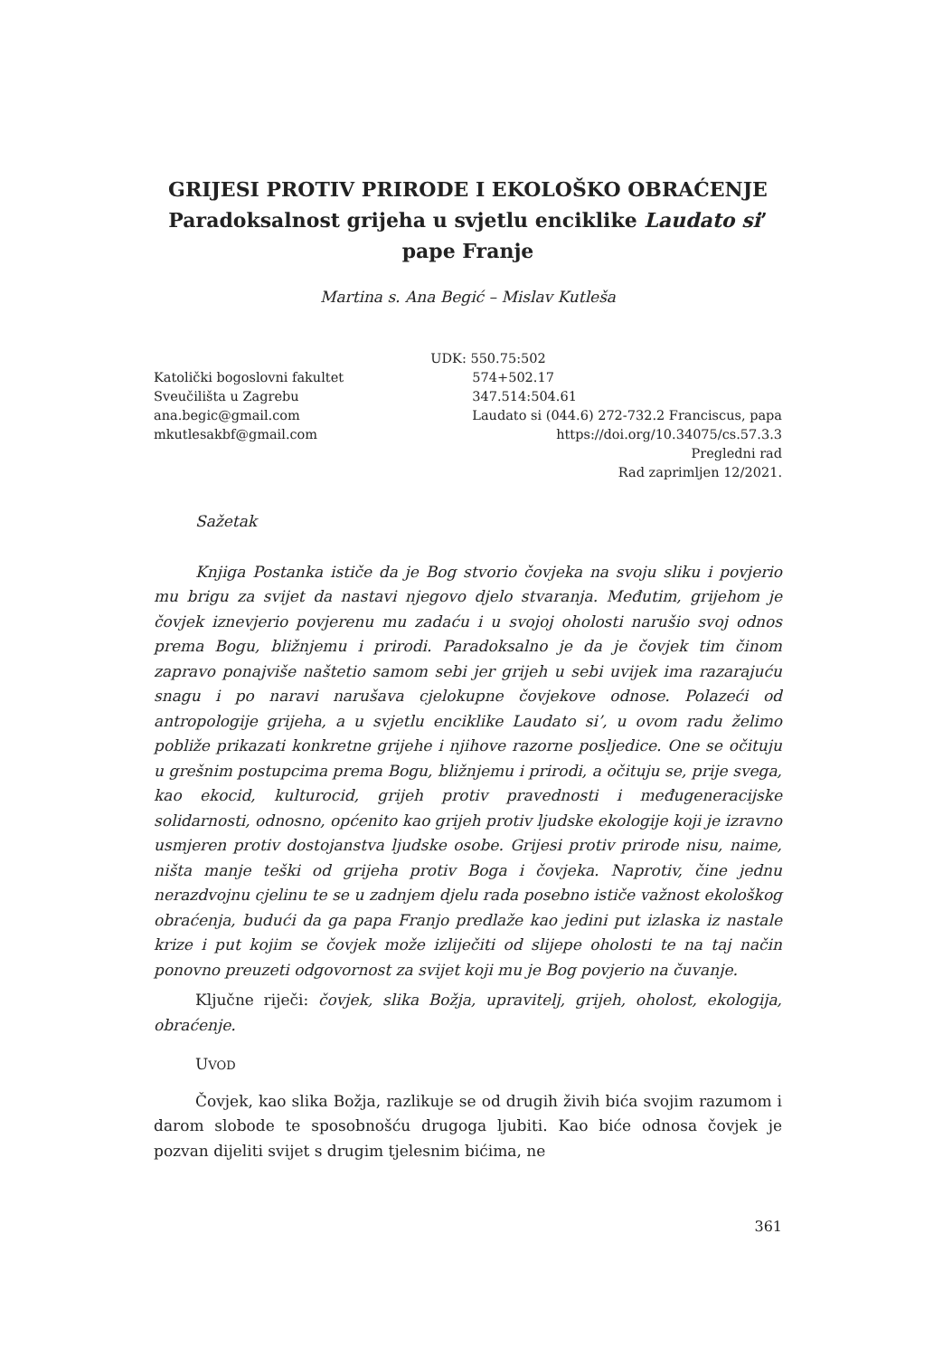GRIJESI PROTIV PRIRODE I EKOLOŠKO OBRAĆENJE
Paradoksalnost grijeha u svjetlu enciklike Laudato si’
pape Franje
Martina s. Ana Begić – Mislav Kutleša
Katolički bogoslovni fakultet
Sveučilišta u Zagrebu
ana.begic@gmail.com
mkutlesakbf@gmail.com
UDK: 550.75:502
574+502.17
347.514:504.61
Laudato si (044.6) 272-732.2 Franciscus, papa
https://doi.org/10.34075/cs.57.3.3
Pregledni rad
Rad zaprimljen 12/2021.
Sažetak
Knjiga Postanka ističe da je Bog stvorio čovjeka na svoju sliku i povjerio mu brigu za svijet da nastavi njegovo djelo stvaranja. Međutim, grijehom je čovjek iznevjerio povjerenu mu zadaću i u svojoj oholosti narušio svoj odnos prema Bogu, bližnjemu i prirodi. Paradoksalno je da je čovjek tim činom zapravo ponajviše naštetio samom sebi jer grijeh u sebi uvijek ima razarajuću snagu i po naravi narušava cjelokupne čovjekove odnose. Polazeći od antropologije grijeha, a u svjetlu enciklike Laudato si’, u ovom radu želimo pobliže prikazati konkretne grijehe i njihove razorne posljedice. One se očituju u grešnim postupcima prema Bogu, bližnjemu i prirodi, a očituju se, prije svega, kao ekocid, kulturocid, grijeh protiv pravednosti i međugeneracijske solidarnosti, odnosno, općenito kao grijeh protiv ljudske ekologije koji je izravno usmjeren protiv dostojanstva ljudske osobe. Grijesi protiv prirode nisu, naime, ništa manje teški od grijeha protiv Boga i čovjeka. Naprotiv, čine jednu nerazdvojnu cjelinu te se u zadnjem djelu rada posebno ističe važnost ekološkog obraćenja, budući da ga papa Franjo predlaže kao jedini put izlaska iz nastale krize i put kojim se čovjek može izliječiti od slijepe oholosti te na taj način ponovno preuzeti odgovornost za svijet koji mu je Bog povjerio na čuvanje.
Ključne riječi: čovjek, slika Božja, upravitelj, grijeh, oholost, ekologija, obraćenje.
UVOD
Čovjek, kao slika Božja, razlikuje se od drugih živih bića svojim razumom i darom slobode te sposobnošću drugoga ljubiti. Kao biće odnosa čovjek je pozvan dijeliti svijet s drugim tjelesnim bićima, ne
361